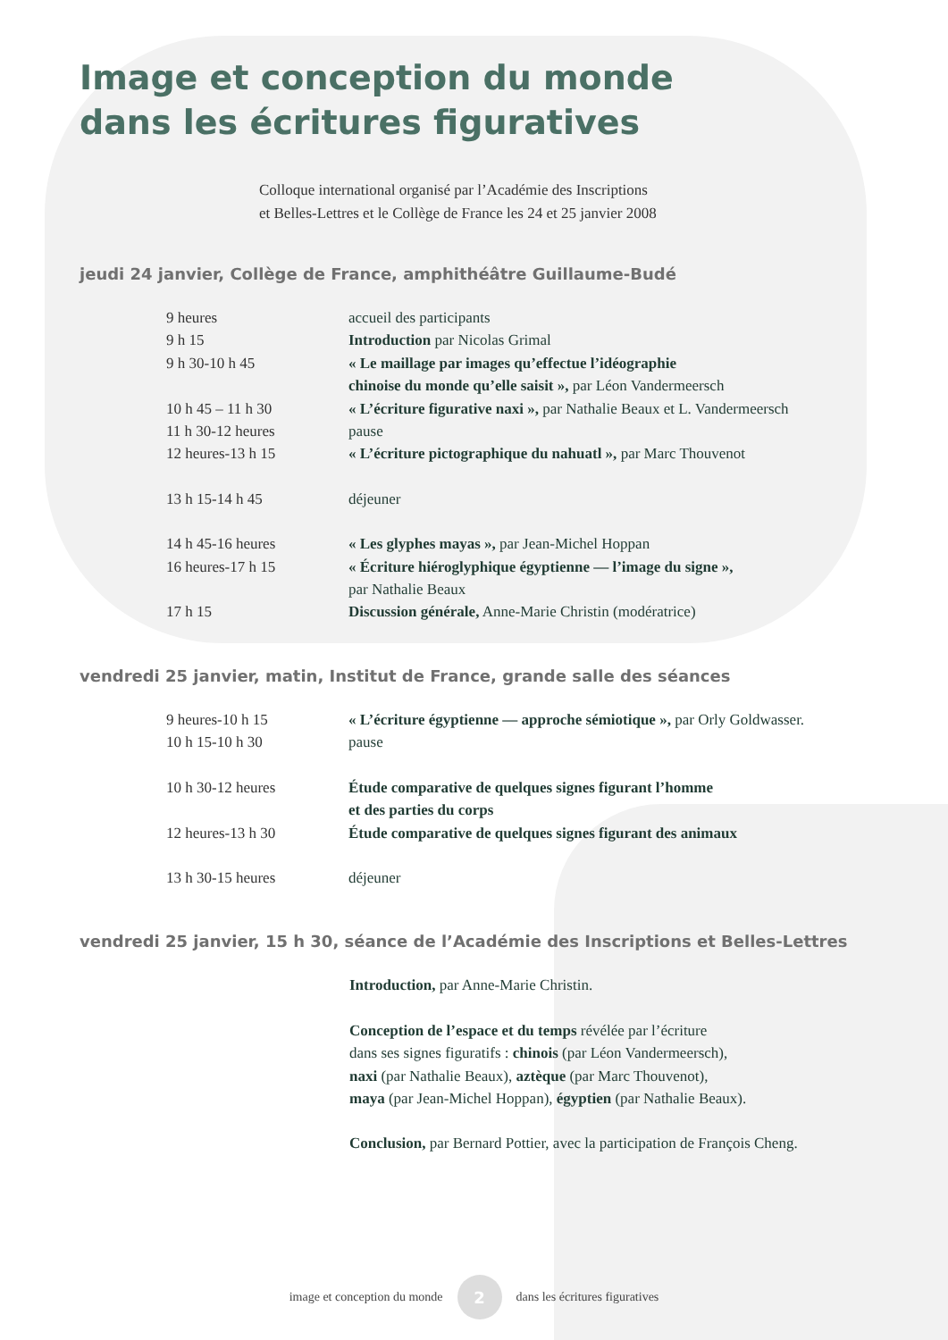Image et conception du monde
dans les écritures figuratives
Colloque international organisé par l’Académie des Inscriptions
et Belles-Lettres et le Collège de France les 24 et 25 janvier 2008
jeudi 24 janvier, Collège de France, amphithéâtre Guillaume-Budé
| 9 heures | accueil des participants |
| 9 h 15 | Introduction par Nicolas Grimal |
| 9 h 30-10 h 45 | « Le maillage par images qu’effectue l’idéographie chinoise du monde qu’elle saisit », par Léon Vandermeersch |
| 10 h 45 – 11 h 30 | « L’écriture figurative naxi », par Nathalie Beaux et L. Vandermeersch |
| 11 h 30-12 heures | pause |
| 12 heures-13 h 15 | « L’écriture pictographique du nahuatl », par Marc Thouvenot |
| 13 h 15-14 h 45 | déjeuner |
| 14 h 45-16 heures | « Les glyphes mayas », par Jean-Michel Hoppan |
| 16 heures-17 h 15 | « Écriture hiéroglyphique égyptienne — l’image du signe », par Nathalie Beaux |
| 17 h 15 | Discussion générale, Anne-Marie Christin (modératrice) |
vendredi 25 janvier, matin, Institut de France, grande salle des séances
| 9 heures-10 h 15 | « L’écriture égyptienne — approche sémiotique », par Orly Goldwasser. |
| 10 h 15-10 h 30 | pause |
| 10 h 30-12 heures | Étude comparative de quelques signes figurant l’homme et des parties du corps |
| 12 heures-13 h 30 | Étude comparative de quelques signes figurant des animaux |
| 13 h 30-15 heures | déjeuner |
vendredi 25 janvier, 15 h 30, séance de l’Académie des Inscriptions et Belles-Lettres
Introduction, par Anne-Marie Christin.
Conception de l’espace et du temps révélée par l’écriture
dans ses signes figuratifs : chinois (par Léon Vandermeersch),
naxi (par Nathalie Beaux), aztèque (par Marc Thouvenot),
maya (par Jean-Michel Hoppan), égyptien (par Nathalie Beaux).
Conclusion, par Bernard Pottier, avec la participation de François Cheng.
image et conception du monde 2 dans les écritures figuratives